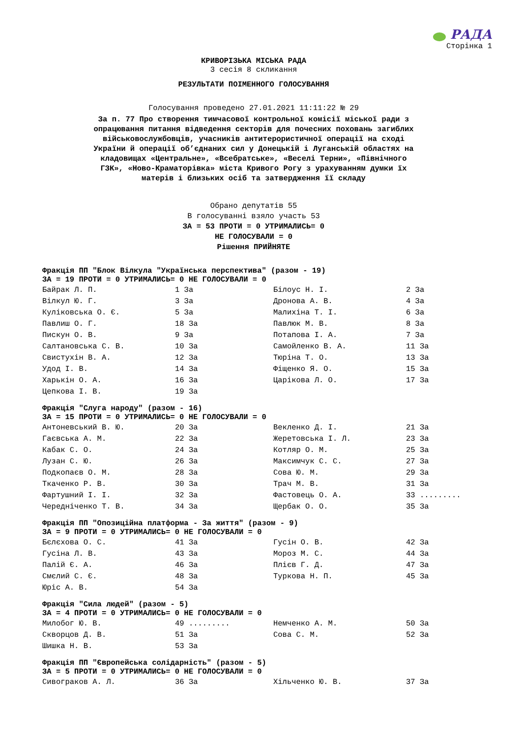РАДА
Сторінка 1
КРИВОРІЗЬКА МІСЬКА РАДА
3 сесія 8 скликання
РЕЗУЛЬТАТИ ПОІМЕННОГО ГОЛОСУВАННЯ
Голосування проведено 27.01.2021 11:11:22 № 29
За п. 77 Про створення тимчасової контрольної комісії міської ради з опрацювання питання відведення секторів для почесних поховань загиблих військовослужбовців, учасників антитерористичної операції на сході України й операції об’єднаних сил у Донецькій і Луганській областях на кладовищах «Центральне», «Всебратське», «Веселі Терни», «Північного ГЗК», «Ново-Краматорівка» міста Кривого Рогу з урахуванням думки їх матерів і близьких осіб та затвердження її складу
Обрано депутатів 55
В голосуванні взяло участь 53
ЗА = 53 ПРОТИ = 0 УТРИМАЛИСЬ= 0
НЕ ГОЛОСУВАЛИ = 0
Рішення ПРИЙНЯТЕ
Фракція ПП "Блок Вілкула "Українська перспектива" (разом - 19)
ЗА = 19 ПРОТИ = 0 УТРИМАЛИСЬ= 0 НЕ ГОЛОСУВАЛИ = 0
| Байрак Л. П. | 1 За | Білоус Н. І. | 2 За |
| Вілкул Ю. Г. | 3 За | Дронова А. В. | 4 За |
| Куліковська О. Є. | 5 За | Малихіна Т. І. | 6 За |
| Павлиш О. Г. | 18 За | Павлюк М. В. | 8 За |
| Пискун О. В. | 9 За | Потапова І. А. | 7 За |
| Салтановська С. В. | 10 За | Самойленко В. А. | 11 За |
| Свистухін В. А. | 12 За | Тюріна Т. О. | 13 За |
| Удод І. В. | 14 За | Фіщенко Я. О. | 15 За |
| Харькін О. А. | 16 За | Царікова Л. О. | 17 За |
| Цепкова І. В. | 19 За | | |
Фракція "Слуга народу" (разом - 16)
ЗА = 15 ПРОТИ = 0 УТРИМАЛИСЬ= 0 НЕ ГОЛОСУВАЛИ = 0
| Антоневський В. Ю. | 20 За | Векленко Д. І. | 21 За |
| Гаєвська А. М. | 22 За | Жеретовська І. Л. | 23 За |
| Кабак С. О. | 24 За | Котляр О. М. | 25 За |
| Лузан С. Ю. | 26 За | Максимчук С. С. | 27 За |
| Подкопаєв О. М. | 28 За | Сова Ю. М. | 29 За |
| Ткаченко Р. В. | 30 За | Трач М. В. | 31 За |
| Фартушний І. І. | 32 За | Фастовець О. А. | 33 ......... |
| Чередніченко Т. В. | 34 За | Щербак О. О. | 35 За |
Фракція ПП "Опозиційна платформа - За життя" (разом - 9)
ЗА = 9 ПРОТИ = 0 УТРИМАЛИСЬ= 0 НЕ ГОЛОСУВАЛИ = 0
| Бєлєхова О. С. | 41 За | Гусін О. В. | 42 За |
| Гусіна Л. В. | 43 За | Мороз М. С. | 44 За |
| Палій Є. А. | 46 За | Плієв Г. Д. | 47 За |
| Смєлий С. Є. | 48 За | Туркова Н. П. | 45 За |
| Юріс А. В. | 54 За | | |
Фракція "Сила людей" (разом - 5)
ЗА = 4 ПРОТИ = 0 УТРИМАЛИСЬ= 0 НЕ ГОЛОСУВАЛИ = 0
| Милобог Ю. В. | 49 ......... | Немченко А. М. | 50 За |
| Скворцов Д. В. | 51 За | Сова С. М. | 52 За |
| Шишка Н. В. | 53 За | | |
Фракція ПП "Європейська солідарність" (разом - 5)
ЗА = 5 ПРОТИ = 0 УТРИМАЛИСЬ= 0 НЕ ГОЛОСУВАЛИ = 0
| Сивограков А. Л. | 36 За | Хільченко Ю. В. | 37 За |